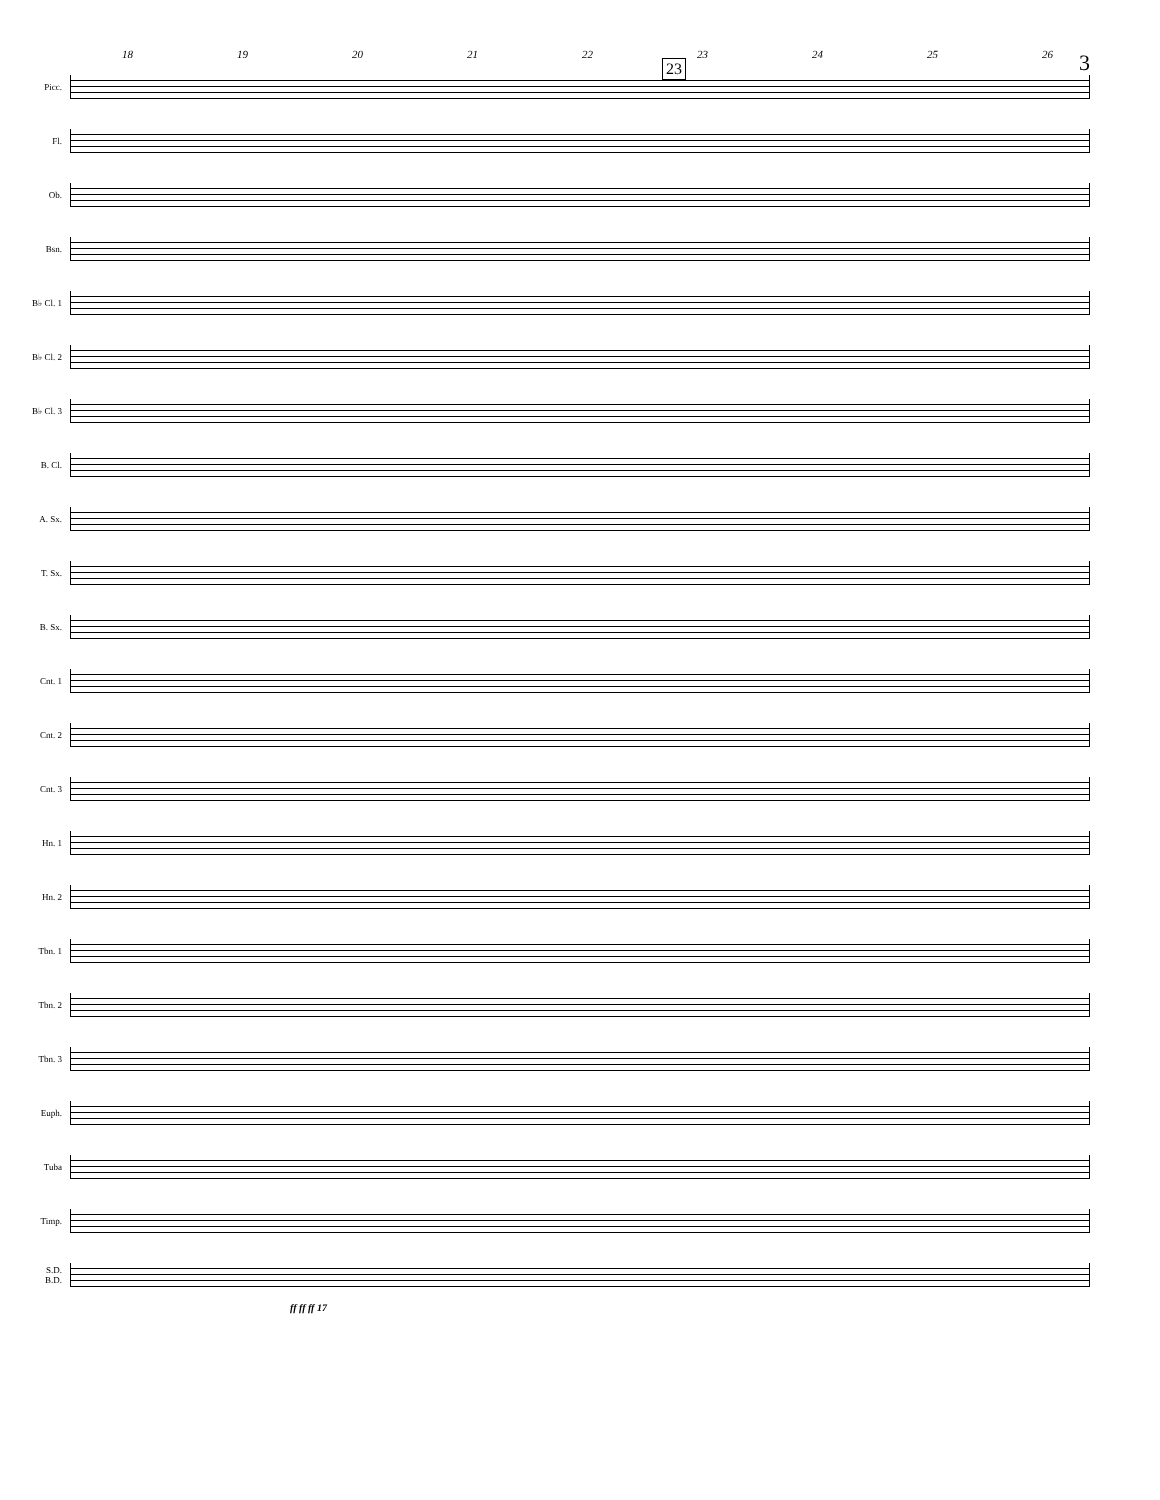3 23
18 19 20 21 22 23 24 25 26
Picc.
Fl.
Ob.
Bsn.
B♭ Cl. 1
B♭ Cl. 2
B♭ Cl. 3
B. Cl.
A. Sx.
T. Sx.
B. Sx.
Cnt. 1
Cnt. 2
Cnt. 3
Hn. 1
Hn. 2
Tbn. 1
Tbn. 2
Tbn. 3
Euph.
Tuba
Timp.
S.D.
B.D.
ff ff ff 17